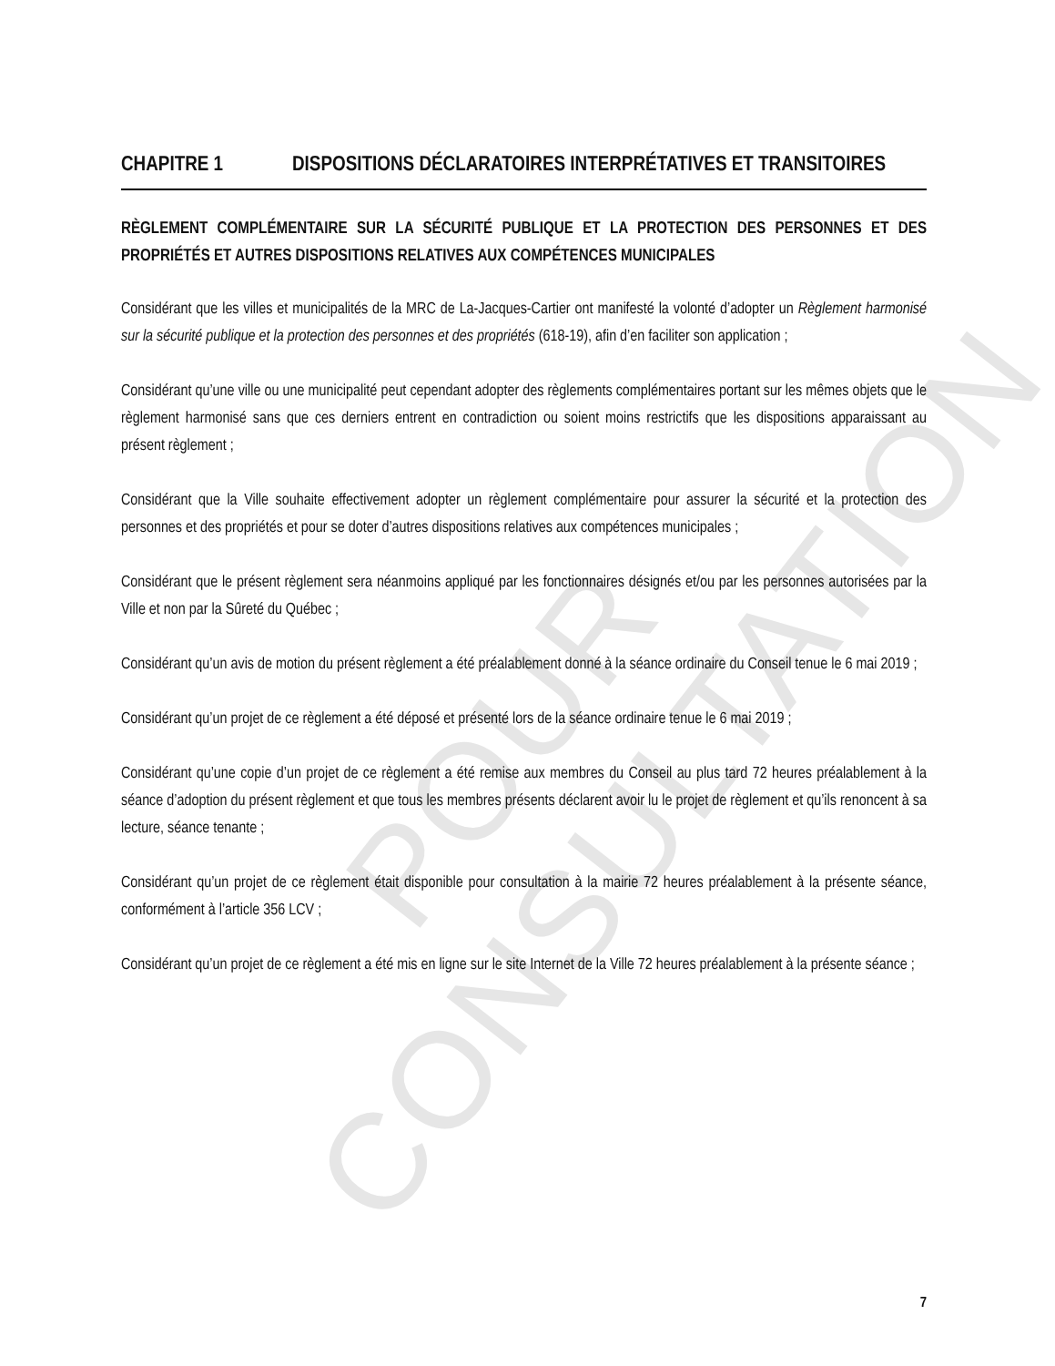POUR CONSULTATION
CHAPITRE 1 DISPOSITIONS DÉCLARATOIRES INTERPRÉTATIVES ET TRANSITOIRES
RÈGLEMENT COMPLÉMENTAIRE SUR LA SÉCURITÉ PUBLIQUE ET LA PROTECTION DES PERSONNES ET DES PROPRIÉTÉS ET AUTRES DISPOSITIONS RELATIVES AUX COMPÉTENCES MUNICIPALES
Considérant que les villes et municipalités de la MRC de La-Jacques-Cartier ont manifesté la volonté d’adopter un Règlement harmonisé sur la sécurité publique et la protection des personnes et des propriétés (618-19), afin d’en faciliter son application ;
Considérant qu’une ville ou une municipalité peut cependant adopter des règlements complémentaires portant sur les mêmes objets que le règlement harmonisé sans que ces derniers entrent en contradiction ou soient moins restrictifs que les dispositions apparaissant au présent règlement ;
Considérant que la Ville souhaite effectivement adopter un règlement complémentaire pour assurer la sécurité et la protection des personnes et des propriétés et pour se doter d’autres dispositions relatives aux compétences municipales ;
Considérant que le présent règlement sera néanmoins appliqué par les fonctionnaires désignés et/ou par les personnes autorisées par la Ville et non par la Sûreté du Québec ;
Considérant qu’un avis de motion du présent règlement a été préalablement donné à la séance ordinaire du Conseil tenue le 6 mai 2019 ;
Considérant qu’un projet de ce règlement a été déposé et présenté lors de la séance ordinaire tenue le 6 mai 2019 ;
Considérant qu’une copie d’un projet de ce règlement a été remise aux membres du Conseil au plus tard 72 heures préalablement à la séance d’adoption du présent règlement et que tous les membres présents déclarent avoir lu le projet de règlement et qu’ils renoncent à sa lecture, séance tenante ;
Considérant qu’un projet de ce règlement était disponible pour consultation à la mairie 72 heures préalablement à la présente séance, conformément à l’article 356 LCV ;
Considérant qu’un projet de ce règlement a été mis en ligne sur le site Internet de la Ville 72 heures préalablement à la présente séance ;
7